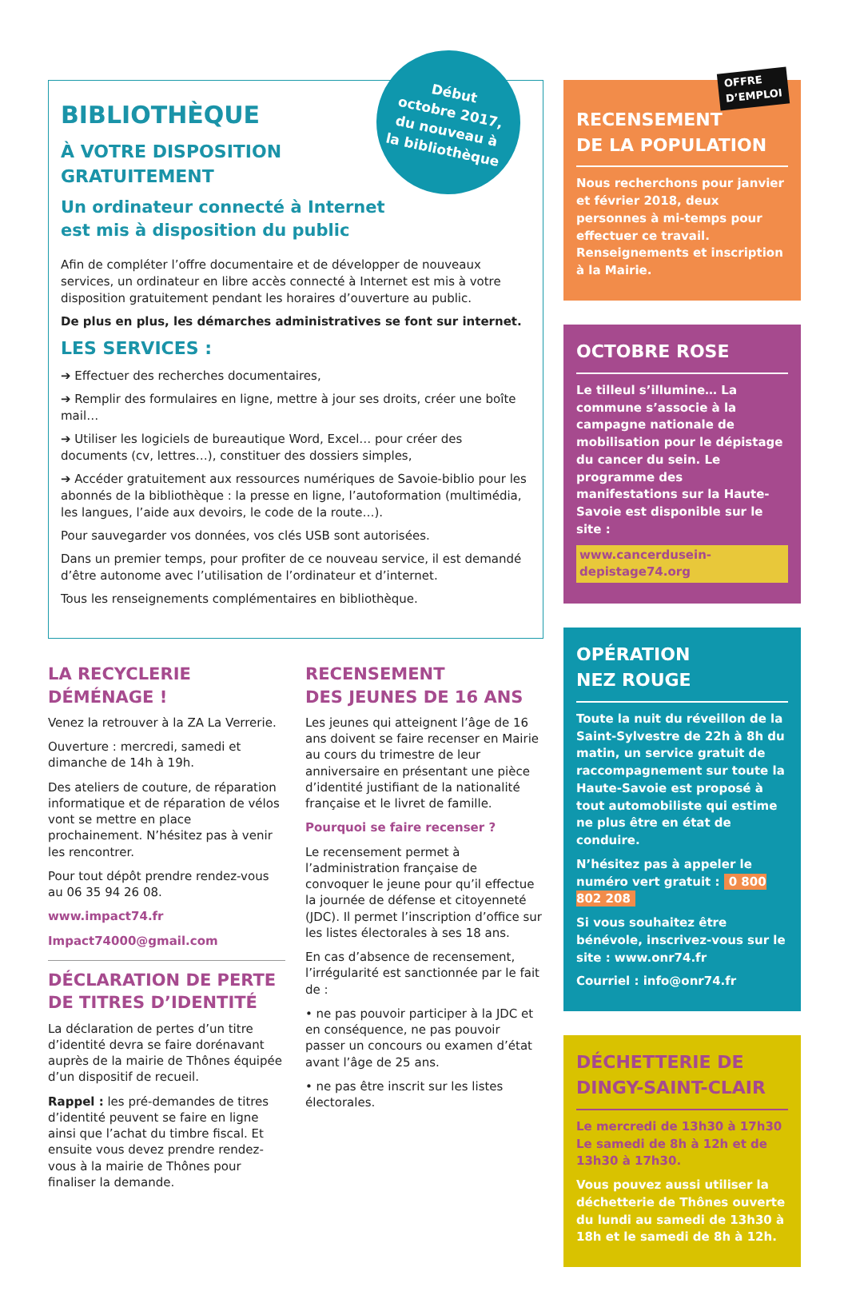Début
octobre 2017,
du nouveau à
la bibliothèque
BIBLIOTHÈQUE
À VOTRE DISPOSITION
GRATUITEMENT
Un ordinateur connecté à Internet
est mis à disposition du public
Afin de compléter l’offre documentaire et de développer de nouveaux services, un ordinateur en libre accès connecté à Internet est mis à votre disposition gratuitement pendant les horaires d’ouverture au public.
De plus en plus, les démarches administratives se font sur internet.
LES SERVICES :
➔ Effectuer des recherches documentaires,
➔ Remplir des formulaires en ligne, mettre à jour ses droits, créer une boîte mail…
➔ Utiliser les logiciels de bureautique Word, Excel… pour créer des documents (cv, lettres…), constituer des dossiers simples,
➔ Accéder gratuitement aux ressources numériques de Savoie-biblio pour les abonnés de la bibliothèque : la presse en ligne, l’autoformation (multimédia, les langues, l’aide aux devoirs, le code de la route…).
Pour sauvegarder vos données, vos clés USB sont autorisées.
Dans un premier temps, pour profiter de ce nouveau service, il est demandé d’être autonome avec l’utilisation de l’ordinateur et d’internet.
Tous les renseignements complémentaires en bibliothèque.
LA RECYCLERIE
DÉMÉNAGE !
Venez la retrouver à la ZA La Verrerie.
Ouverture : mercredi, samedi et dimanche de 14h à 19h.
Des ateliers de couture, de réparation informatique et de réparation de vélos vont se mettre en place prochainement. N’hésitez pas à venir les rencontrer.
Pour tout dépôt prendre rendez-vous au 06 35 94 26 08.
www.impact74.fr
Impact74000@gmail.com
DÉCLARATION DE PERTE
DE TITRES D’IDENTITÉ
La déclaration de pertes d’un titre d’identité devra se faire dorénavant auprès de la mairie de Thônes équipée d’un dispositif de recueil.
Rappel : les pré-demandes de titres d’identité peuvent se faire en ligne ainsi que l’achat du timbre fiscal. Et ensuite vous devez prendre rendez-vous à la mairie de Thônes pour finaliser la demande.
RECENSEMENT
DES JEUNES DE 16 ANS
Les jeunes qui atteignent l’âge de 16 ans doivent se faire recenser en Mairie au cours du trimestre de leur anniversaire en présentant une pièce d’identité justifiant de la nationalité française et le livret de famille.
Pourquoi se faire recenser ?
Le recensement permet à l’administration française de convoquer le jeune pour qu’il effectue la journée de défense et citoyenneté (JDC). Il permet l’inscription d’office sur les listes électorales à ses 18 ans.
En cas d’absence de recensement, l’irrégularité est sanctionnée par le fait de :
• ne pas pouvoir participer à la JDC et en conséquence, ne pas pouvoir passer un concours ou examen d’état avant l’âge de 25 ans.
• ne pas être inscrit sur les listes électorales.
OFFRE
D’EMPLOI
RECENSEMENT
DE LA POPULATION
Nous recherchons pour janvier et février 2018, deux personnes à mi-temps pour effectuer ce travail. Renseignements et inscription à la Mairie.
OCTOBRE ROSE
Le tilleul s’illumine… La commune s’associe à la campagne nationale de mobilisation pour le dépistage du cancer du sein. Le programme des manifestations sur la Haute-Savoie est disponible sur le site :
www.cancerdusein-depistage74.org
OPÉRATION
NEZ ROUGE
Toute la nuit du réveillon de la Saint-Sylvestre de 22h à 8h du matin, un service gratuit de raccompagnement sur toute la Haute-Savoie est proposé à tout automobiliste qui estime ne plus être en état de conduire.
N’hésitez pas à appeler le numéro vert gratuit : 0 800 802 208
Si vous souhaitez être bénévole, inscrivez-vous sur le site : www.onr74.fr
Courriel : info@onr74.fr
DÉCHETTERIE DE
DINGY-SAINT-CLAIR
Le mercredi de 13h30 à 17h30
Le samedi de 8h à 12h et de 13h30 à 17h30.
Vous pouvez aussi utiliser la déchetterie de Thônes ouverte du lundi au samedi de 13h30 à 18h et le samedi de 8h à 12h.